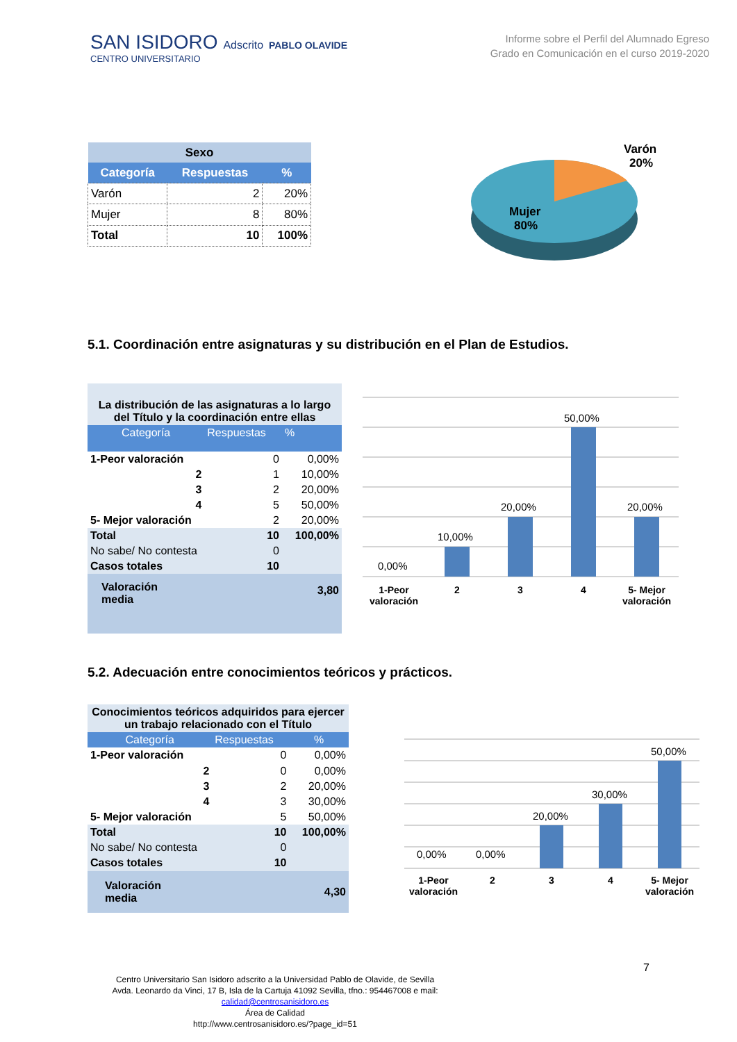SAN ISIDORO Adscrito PABLO OLAVIDE
CENTRO UNIVERSITARIO
Informe sobre el Perfil del Alumnado Egreso
Grado en Comunicación en el curso 2019-2020
| Sexo | | |
| --- | --- | --- |
| Categoría | Respuestas | % |
| Varón | 2 | 20% |
| Mujer | 8 | 80% |
| Total | 10 | 100% |
Mujer
80%
Varón
20%
5.1. Coordinación entre asignaturas y su distribución en el Plan de Estudios.
| La distribución de las asignaturas a lo largo del Título y la coordinación entre ellas | | |
| --- | --- | --- |
| Categoría | Respuestas | % |
| 1-Peor valoración | 0 | 0,00% |
| 2 | 1 | 10,00% |
| 3 | 2 | 20,00% |
| 4 | 5 | 50,00% |
| 5- Mejor valoración | 2 | 20,00% |
| Total | 10 | 100,00% |
| No sabe/ No contesta | 0 | |
| Casos totales | 10 | |
| Valoración media | | 3,80 |
0,00%
10,00%
20,00%
50,00%
20,00%
1-Peor
valoración
2
3
4
5- Mejor
valoración
5.2. Adecuación entre conocimientos teóricos y prácticos.
| Conocimientos teóricos adquiridos para ejercer un trabajo relacionado con el Título | | |
| --- | --- | --- |
| Categoría | Respuestas | % |
| 1-Peor valoración | 0 | 0,00% |
| 2 | 0 | 0,00% |
| 3 | 2 | 20,00% |
| 4 | 3 | 30,00% |
| 5- Mejor valoración | 5 | 50,00% |
| Total | 10 | 100,00% |
| No sabe/ No contesta | 0 | |
| Casos totales | 10 | |
| Valoración media | | 4,30 |
0,00%
0,00%
20,00%
30,00%
50,00%
1-Peor
valoración
2
3
4
5- Mejor
valoración
7
Centro Universitario San Isidoro adscrito a la Universidad Pablo de Olavide, de Sevilla
Avda. Leonardo da Vinci, 17 B, Isla de la Cartuja 41092 Sevilla, tfno.: 954467008 e mail:
calidad@centrosanisidoro.es
Área de Calidad
http://www.centrosanisidoro.es/?page_id=51